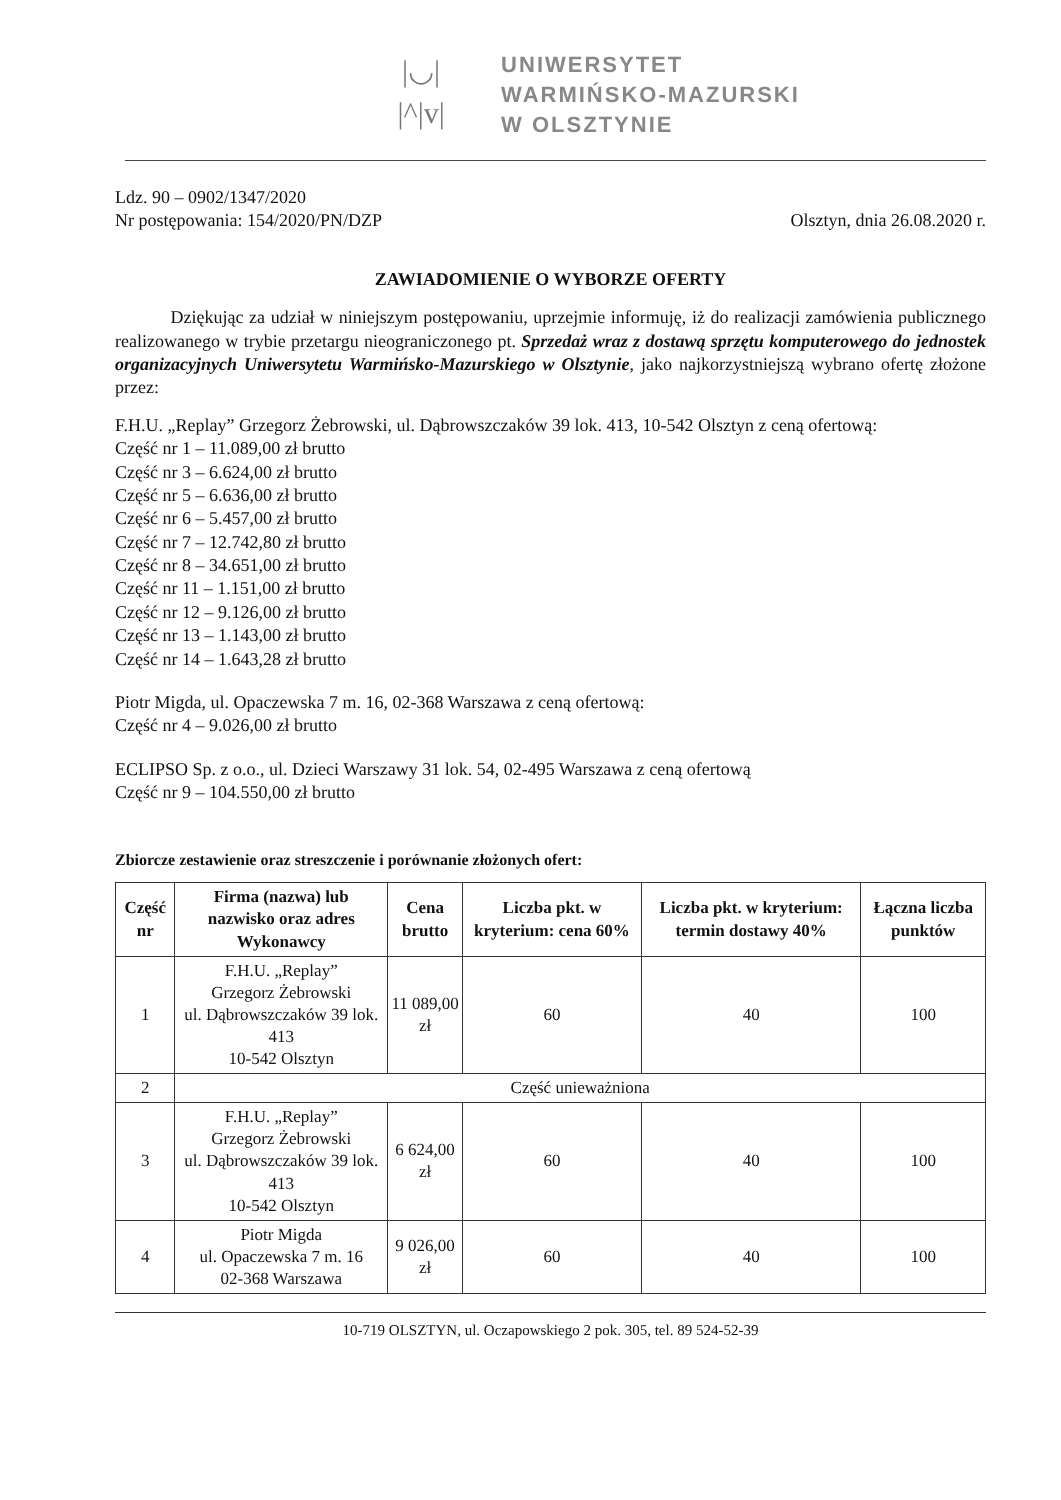|◡|
|^|v|
UNIWERSYTET
WARMIŃSKO-MAZURSKI
W OLSZTYNIE
Ldz. 90 – 0902/1347/2020
Nr postępowania: 154/2020/PN/DZP
Olsztyn, dnia 26.08.2020 r.
ZAWIADOMIENIE O WYBORZE OFERTY
Dziękując za udział w niniejszym postępowaniu, uprzejmie informuję, iż do realizacji zamówienia publicznego realizowanego w trybie przetargu nieograniczonego pt. Sprzedaż wraz z dostawą sprzętu komputerowego do jednostek organizacyjnych Uniwersytetu Warmińsko-Mazurskiego w Olsztynie, jako najkorzystniejszą wybrano ofertę złożone przez:
F.H.U. „Replay” Grzegorz Żebrowski, ul. Dąbrowszczaków 39 lok. 413, 10-542 Olsztyn z ceną ofertową:
Część nr 1 – 11.089,00 zł brutto
Część nr 3 – 6.624,00 zł brutto
Część nr 5 – 6.636,00 zł brutto
Część nr 6 – 5.457,00 zł brutto
Część nr 7 – 12.742,80 zł brutto
Część nr 8 – 34.651,00 zł brutto
Część nr 11 – 1.151,00 zł brutto
Część nr 12 – 9.126,00 zł brutto
Część nr 13 – 1.143,00 zł brutto
Część nr 14 – 1.643,28 zł brutto
Piotr Migda, ul. Opaczewska 7 m. 16, 02-368 Warszawa z ceną ofertową:
Część nr 4 – 9.026,00 zł brutto
ECLIPSO Sp. z o.o., ul. Dzieci Warszawy 31 lok. 54, 02-495 Warszawa z ceną ofertową
Część nr 9 – 104.550,00 zł brutto
Zbiorcze zestawienie oraz streszczenie i porównanie złożonych ofert:
| Część nr | Firma (nazwa) lub nazwisko oraz adres Wykonawcy | Cena brutto | Liczba pkt. w kryterium: cena 60% | Liczba pkt. w kryterium: termin dostawy 40% | Łączna liczba punktów |
| --- | --- | --- | --- | --- | --- |
| 1 | F.H.U. „Replay” Grzegorz Żebrowski ul. Dąbrowszczaków 39 lok. 413 10-542 Olsztyn | 11 089,00 zł | 60 | 40 | 100 |
| 2 | Część unieważniona | | | | |
| 3 | F.H.U. „Replay” Grzegorz Żebrowski ul. Dąbrowszczaków 39 lok. 413 10-542 Olsztyn | 6 624,00 zł | 60 | 40 | 100 |
| 4 | Piotr Migda ul. Opaczewska 7 m. 16 02-368 Warszawa | 9 026,00 zł | 60 | 40 | 100 |
10-719 OLSZTYN, ul. Oczapowskiego 2 pok. 305, tel. 89 524-52-39